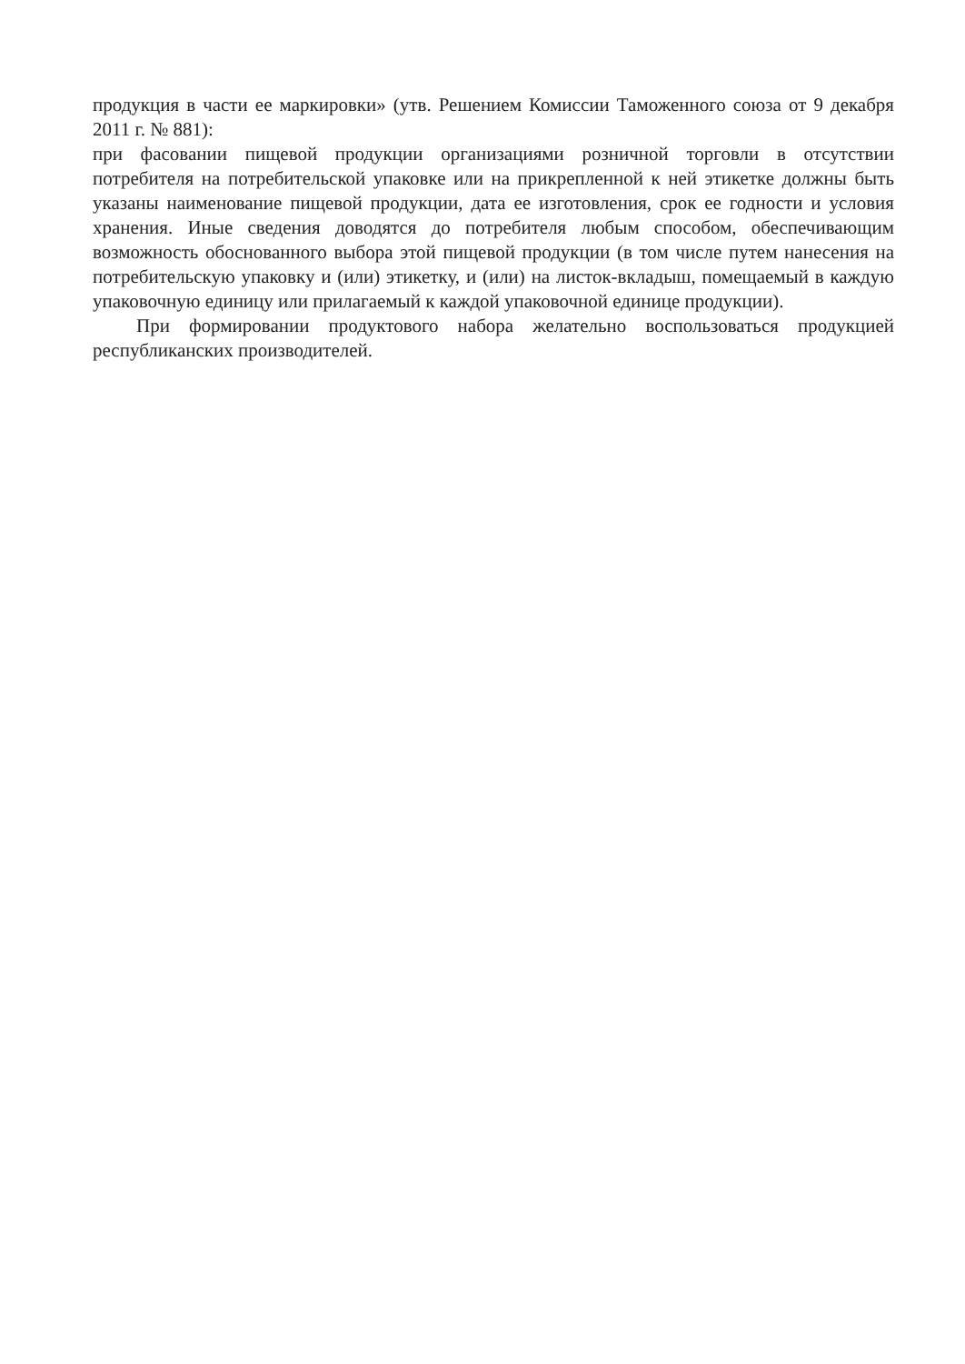продукция в части ее маркировки» (утв. Решением Комиссии Таможенного союза от 9 декабря 2011 г. № 881):
при фасовании пищевой продукции организациями розничной торговли в отсутствии потребителя на потребительской упаковке или на прикрепленной к ней этикетке должны быть указаны наименование пищевой продукции, дата ее изготовления, срок ее годности и условия хранения. Иные сведения доводятся до потребителя любым способом, обеспечивающим возможность обоснованного выбора этой пищевой продукции (в том числе путем нанесения на потребительскую упаковку и (или) этикетку, и (или) на листок-вкладыш, помещаемый в каждую упаковочную единицу или прилагаемый к каждой упаковочной единице продукции).
При формировании продуктового набора желательно воспользоваться продукцией республиканских производителей.